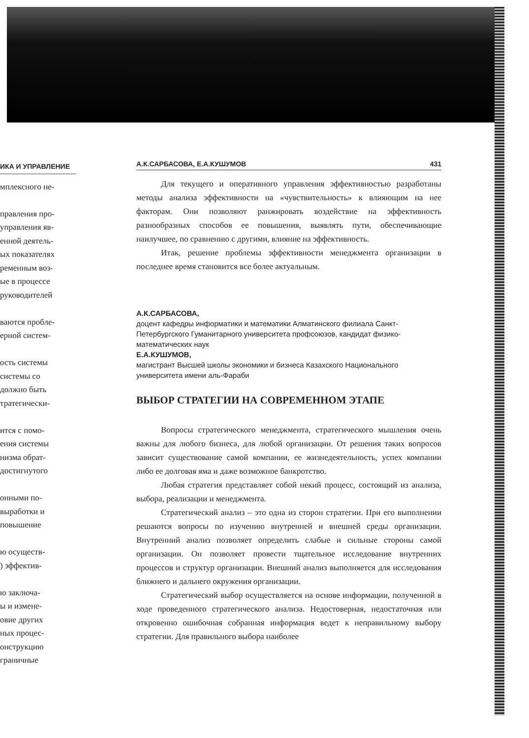ИКА И УПРАВЛЕНИЕ
мплексного не-
правления про-
управления яв-
енной деятель-
ых показателях
ременным воз-
ые в процессе
руководителей
ваются пробле-
ерной систем-
ость системы
системы со
должно быть
тратегически-
ится с помо-
ения системы
низма обрат-
достигнутого
онными по-
выработки и
повышение
ю осуществ-
) эффектив-
ю заключа-
ы и измене-
овие других
ных процес-
онструкцию
граничные
А.К.САРБАСОВА, Е.А.КУШУМОВ 431
Для текущего и оперативного управления эффективностью разработаны методы анализа эффективности на «чувствительность» к влияющим на нее факторам. Они позволяют ранжировать воздействие на эффективность разнообразных способов ее повышения, выявлять пути, обеспечивающие наилучшее, по сравнению с другими, влияние на эффективность.
Итак, решение проблемы эффективности менеджмента организации в последнее время становится все более актуальным.
А.К.САРБАСОВА,
доцент кафедры информатики и математики Алматинского филиала Санкт-Петербургского Гуманитарного университета профсоюзов, кандидат физико-математических наук
Е.А.КУШУМОВ,
магистрант Высшей школы экономики и бизнеса Казахского Национального университета имени аль-Фараби
ВЫБОР СТРАТЕГИИ НА СОВРЕМЕННОМ ЭТАПЕ
Вопросы стратегического менеджмента, стратегического мышления очень важны для любого бизнеса, для любой организации. От решения таких вопросов зависит существование самой компании, ее жизнедеятельность, успех компании либо ее долговая яма и даже возможное банкротство.
Любая стратегия представляет собой некий процесс, состоящий из анализа, выбора, реализации и менеджмента.
Стратегический анализ – это одна из сторон стратегии. При его выполнении решаются вопросы по изучению внутренней и внешней среды организации. Внутренний анализ позволяет определить слабые и сильные стороны самой организации. Он позволяет провести тщательное исследование внутренних процессов и структур организации. Внешний анализ выполняется для исследования ближнего и дальнего окружения организации.
Стратегический выбор осуществляется на основе информации, полученной в ходе проведенного стратегического анализа. Недостоверная, недостаточная или откровенно ошибочная собранная информация ведет к неправильному выбору стратегии. Для правильного выбора наиболее